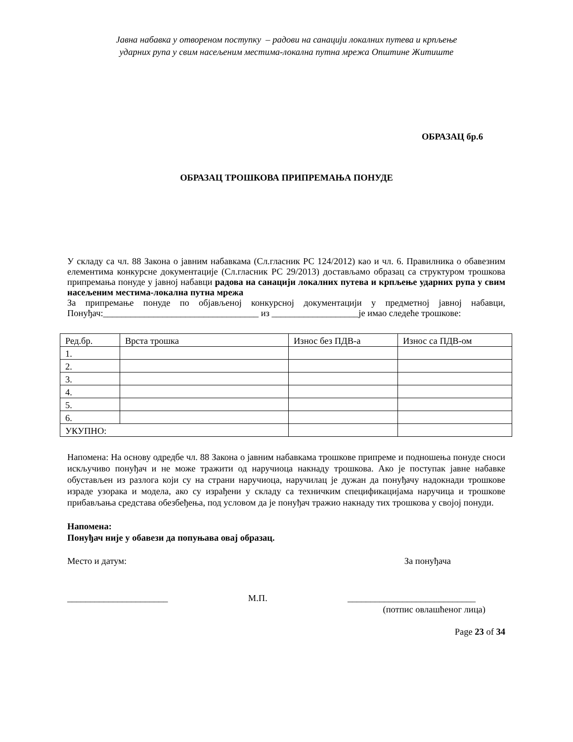Јавна набавка у отвореном поступку – радови на санацији локалних путева и крпљење
ударних рупа у свим насељеним местима-локална путна мрежа Општине Житиште
ОБРАЗАЦ бр.6
ОБРАЗАЦ ТРОШКОВА ПРИПРЕМАЊА ПОНУДЕ
У складу са чл. 88 Закона о јавним набавкама (Сл.гласник РС 124/2012) као и чл. 6. Правилника о обавезним елементима конкурсне документације (Сл.гласник РС 29/2013) достављамо образац са структуром трошкова припремања понуде у јавној набавци радова на санацији локалних путева и крпљење ударних рупа у свим насељеним местима-локална путна мрежа
За припремање понуде по објављеној конкурсној документацији у предметној јавној набавци, Понуђач:__________________________________ из ___________________је имао следеће трошкове:
| Ред.бр. | Врста трошка | Износ без ПДВ-а | Износ са ПДВ-ом |
| 1. | | | |
| 2. | | | |
| 3. | | | |
| 4. | | | |
| 5. | | | |
| 6. | | | |
| УКУПНО: | | | |
Напомена: На основу одредбе чл. 88 Закона о јавним набавкама трошкове припреме и подношења понуде сноси искључиво понуђач и не може тражити од наручиоца накнаду трошкова. Ако је поступак јавне набавке обустављен из разлога који су на страни наручиоца, наручилац је дужан да понуђачу надокнади трошкове израде узорака и модела, ако су израђени у складу са техничким спецификацијама наручица и трошкове прибављања средстава обезбеђења, под условом да је понуђач тражио накнаду тих трошкова у својој понуди.
Напомена:
Понуђач није у обавези да попуњава овај образац.
Место и датум: За понуђача
______________________ М.П. ____________________________
(потпис овлашћеног лица)
Page 23 of 34